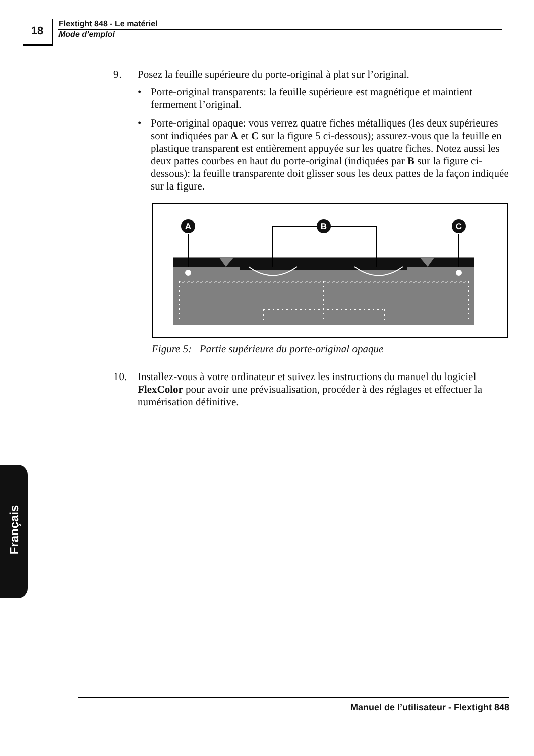18
Flextight 848 - Le matériel
Mode d’emploi
9. Posez la feuille supérieure du porte-original à plat sur l’original.
• Porte-original transparents: la feuille supérieure est magnétique et maintient fermement l’original.
• Porte-original opaque: vous verrez quatre fiches métalliques (les deux supérieures sont indiquées par A et C sur la figure 5 ci-dessous); assurez-vous que la feuille en plastique transparent est entièrement appuyée sur les quatre fiches. Notez aussi les deux pattes courbes en haut du porte-original (indiquées par B sur la figure ci-dessous): la feuille transparente doit glisser sous les deux pattes de la façon indiquée sur la figure.
A
B
C
Figure 5: Partie supérieure du porte-original opaque
10. Installez-vous à votre ordinateur et suivez les instructions du manuel du logiciel FlexColor pour avoir une prévisualisation, procéder à des réglages et effectuer la numérisation définitive.
Français
Manuel de l’utilisateur - Flextight 848